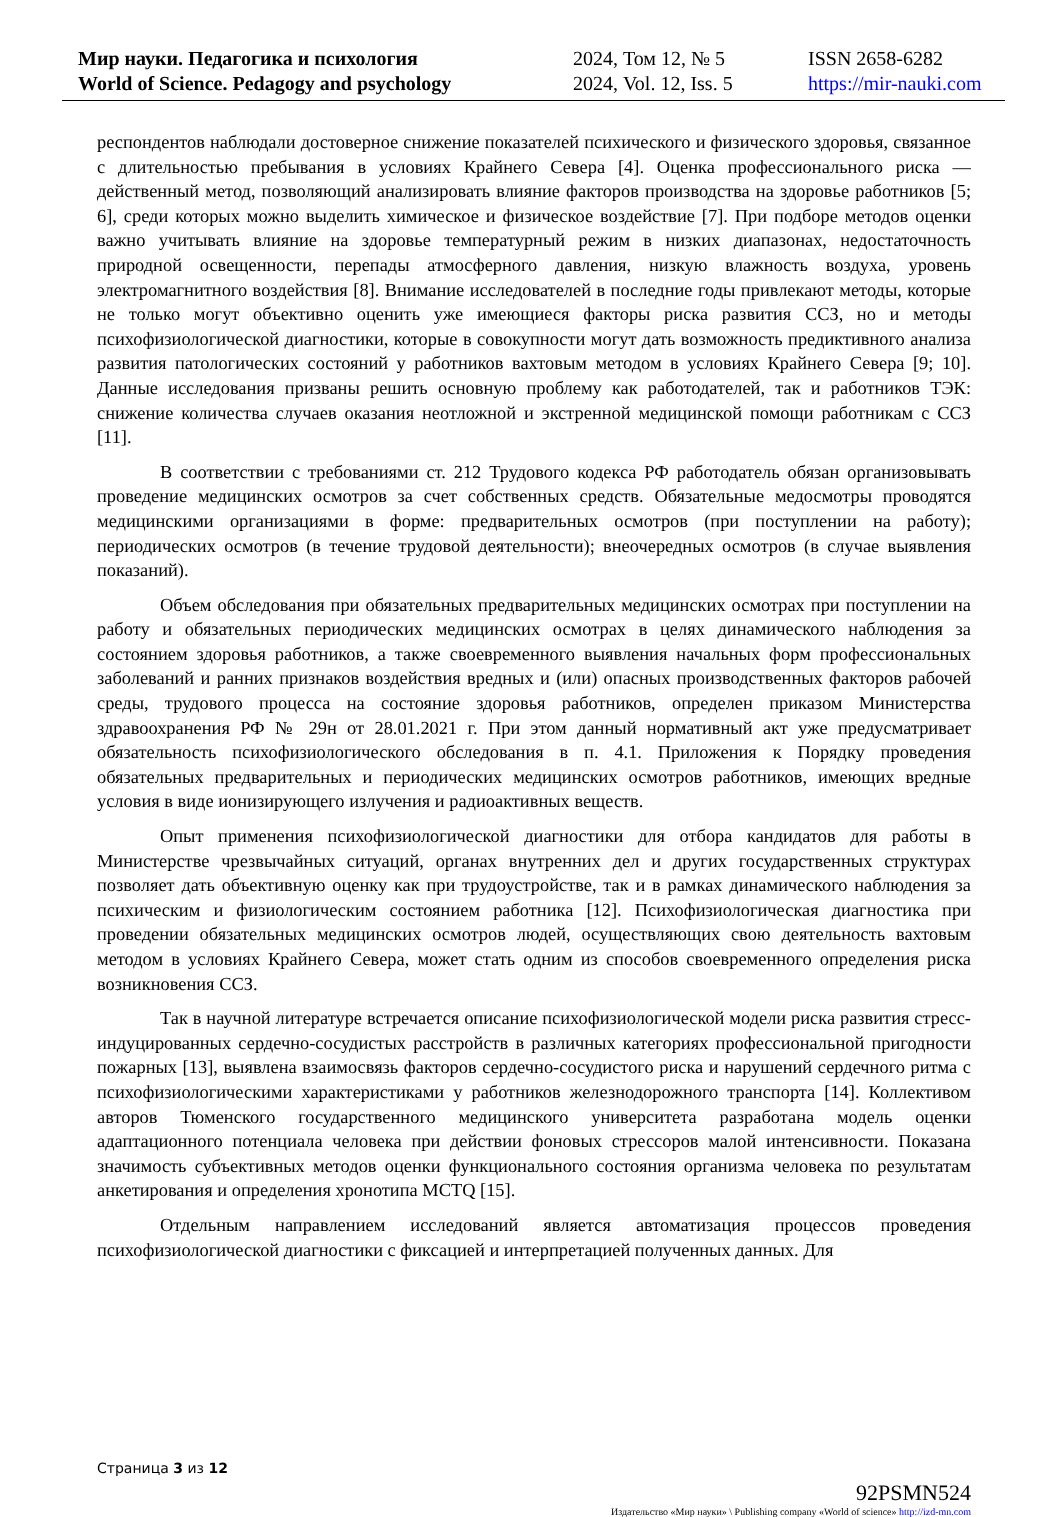Мир науки. Педагогика и психология
World of Science. Pedagogy and psychology
2024, Том 12, № 5
2024, Vol. 12, Iss. 5
ISSN 2658-6282
https://mir-nauki.com
респондентов наблюдали достоверное снижение показателей психического и физического здоровья, связанное с длительностью пребывания в условиях Крайнего Севера [4]. Оценка профессионального риска — действенный метод, позволяющий анализировать влияние факторов производства на здоровье работников [5; 6], среди которых можно выделить химическое и физическое воздействие [7]. При подборе методов оценки важно учитывать влияние на здоровье температурный режим в низких диапазонах, недостаточность природной освещенности, перепады атмосферного давления, низкую влажность воздуха, уровень электромагнитного воздействия [8]. Внимание исследователей в последние годы привлекают методы, которые не только могут объективно оценить уже имеющиеся факторы риска развития ССЗ, но и методы психофизиологической диагностики, которые в совокупности могут дать возможность предиктивного анализа развития патологических состояний у работников вахтовым методом в условиях Крайнего Севера [9; 10]. Данные исследования призваны решить основную проблему как работодателей, так и работников ТЭК: снижение количества случаев оказания неотложной и экстренной медицинской помощи работникам с ССЗ [11].
В соответствии с требованиями ст. 212 Трудового кодекса РФ работодатель обязан организовывать проведение медицинских осмотров за счет собственных средств. Обязательные медосмотры проводятся медицинскими организациями в форме: предварительных осмотров (при поступлении на работу); периодических осмотров (в течение трудовой деятельности); внеочередных осмотров (в случае выявления показаний).
Объем обследования при обязательных предварительных медицинских осмотрах при поступлении на работу и обязательных периодических медицинских осмотрах в целях динамического наблюдения за состоянием здоровья работников, а также своевременного выявления начальных форм профессиональных заболеваний и ранних признаков воздействия вредных и (или) опасных производственных факторов рабочей среды, трудового процесса на состояние здоровья работников, определен приказом Министерства здравоохранения РФ № 29н от 28.01.2021 г. При этом данный нормативный акт уже предусматривает обязательность психофизиологического обследования в п. 4.1. Приложения к Порядку проведения обязательных предварительных и периодических медицинских осмотров работников, имеющих вредные условия в виде ионизирующего излучения и радиоактивных веществ.
Опыт применения психофизиологической диагностики для отбора кандидатов для работы в Министерстве чрезвычайных ситуаций, органах внутренних дел и других государственных структурах позволяет дать объективную оценку как при трудоустройстве, так и в рамках динамического наблюдения за психическим и физиологическим состоянием работника [12]. Психофизиологическая диагностика при проведении обязательных медицинских осмотров людей, осуществляющих свою деятельность вахтовым методом в условиях Крайнего Севера, может стать одним из способов своевременного определения риска возникновения ССЗ.
Так в научной литературе встречается описание психофизиологической модели риска развития стресс-индуцированных сердечно-сосудистых расстройств в различных категориях профессиональной пригодности пожарных [13], выявлена взаимосвязь факторов сердечно-сосудистого риска и нарушений сердечного ритма с психофизиологическими характеристиками у работников железнодорожного транспорта [14]. Коллективом авторов Тюменского государственного медицинского университета разработана модель оценки адаптационного потенциала человека при действии фоновых стрессоров малой интенсивности. Показана значимость субъективных методов оценки функционального состояния организма человека по результатам анкетирования и определения хронотипа MCTQ [15].
Отдельным направлением исследований является автоматизация процессов проведения психофизиологической диагностики с фиксацией и интерпретацией полученных данных. Для
Страница 3 из 12
92PSMN524
Издательство «Мир науки» \ Publishing company «World of science» http://izd-mn.com